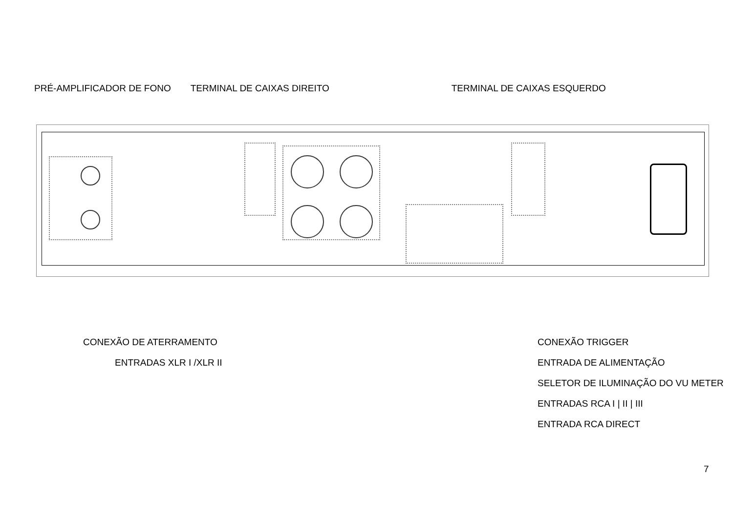PRÉ-AMPLIFICADOR DE FONO TERMINAL DE CAIXAS DIREITO TERMINAL DE CAIXAS ESQUERDO
CONEXÃO DE ATERRAMENTO CONEXÃO TRIGGER
ENTRADAS XLR I /XLR II ENTRADA DE ALIMENTAÇÃO
SELETOR DE ILUMINAÇÃO DO VU METER
ENTRADAS RCA I | II | III
ENTRADA RCA DIRECT
7